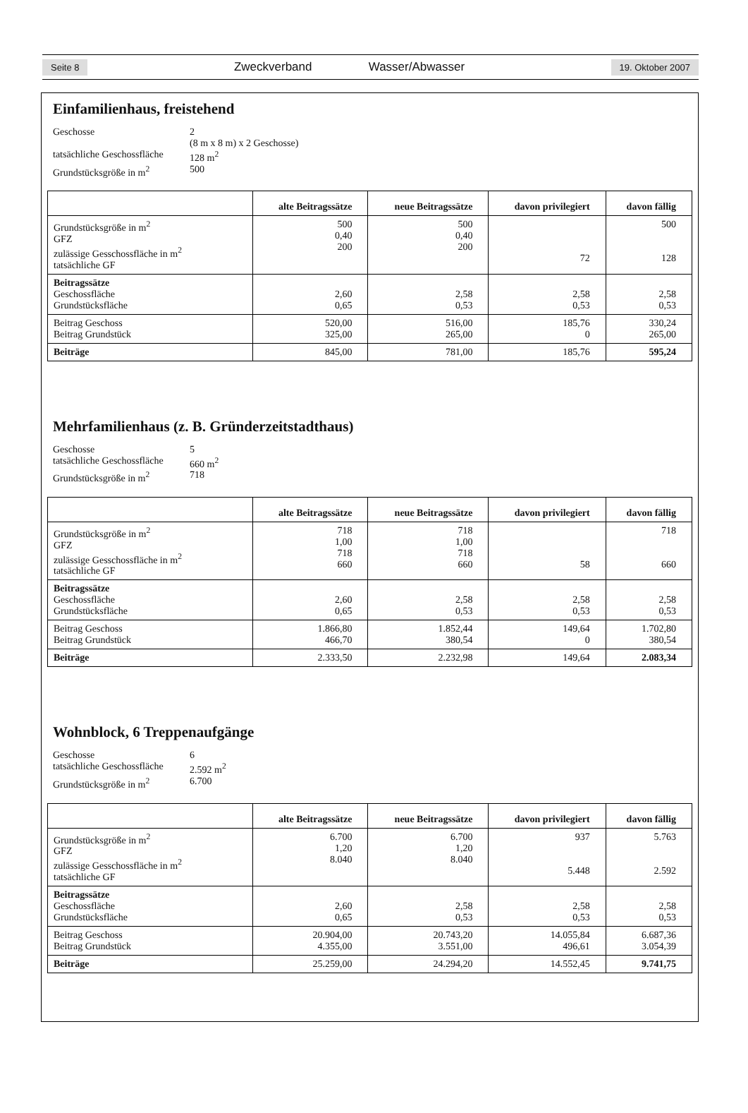Seite 8 Zweckverband Wasser/Abwasser 19. Oktober 2007
Einfamilienhaus, freistehend
Geschosse 2 (8 m x 8 m) x 2 Geschosse) tatsächliche Geschossfläche 128 m<sup>2</sup> Grundstücksgröße in m<sup>2</sup> 500
| | alte Beitragssätze | neue Beitragssätze | davon privilegiert | davon fällig |
| --- | --- | --- | --- | --- |
| Grundstücksgröße in m<sup>2</sup> GFZ zulässige Gesschossfläche in m<sup>2</sup> tatsächliche GF | 500 0,40 200 | 500 0,40 200 | 72 | 500 128 |
| Beitragssätze Geschossfläche Grundstücksfläche | 2,60 0,65 | 2,58 0,53 | 2,58 0,53 | 2,58 0,53 |
| Beitrag Geschoss Beitrag Grundstück | 520,00 325,00 | 516,00 265,00 | 185,76 0 | 330,24 265,00 |
| Beiträge | 845,00 | 781,00 | 185,76 | 595,24 |
Mehrfamilienhaus (z. B. Gründerzeitstadthaus)
Geschosse 5 tatsächliche Geschossfläche 660 m<sup>2</sup> Grundstücksgröße in m<sup>2</sup> 718
| | alte Beitragssätze | neue Beitragssätze | davon privilegiert | davon fällig |
| --- | --- | --- | --- | --- |
| Grundstücksgröße in m<sup>2</sup> GFZ zulässige Gesschossfläche in m<sup>2</sup> tatsächliche GF | 718 1,00 718 660 | 718 1,00 718 660 | 58 | 718 660 |
| Beitragssätze Geschossfläche Grundstücksfläche | 2,60 0,65 | 2,58 0,53 | 2,58 0,53 | 2,58 0,53 |
| Beitrag Geschoss Beitrag Grundstück | 1.866,80 466,70 | 1.852,44 380,54 | 149,64 0 | 1.702,80 380,54 |
| Beiträge | 2.333,50 | 2.232,98 | 149,64 | 2.083,34 |
Wohnblock, 6 Treppenaufgänge
Geschosse 6 tatsächliche Geschossfläche 2.592 m<sup>2</sup> Grundstücksgröße in m<sup>2</sup> 6.700
| | alte Beitragssätze | neue Beitragssätze | davon privilegiert | davon fällig |
| --- | --- | --- | --- | --- |
| Grundstücksgröße in m<sup>2</sup> GFZ zulässige Gesschossfläche in m<sup>2</sup> tatsächliche GF | 6.700 1,20 8.040 | 6.700 1,20 8.040 | 937 5.448 | 5.763 2.592 |
| Beitragssätze Geschossfläche Grundstücksfläche | 2,60 0,65 | 2,58 0,53 | 2,58 0,53 | 2,58 0,53 |
| Beitrag Geschoss Beitrag Grundstück | 20.904,00 4.355,00 | 20.743,20 3.551,00 | 14.055,84 496,61 | 6.687,36 3.054,39 |
| Beiträge | 25.259,00 | 24.294,20 | 14.552,45 | 9.741,75 |